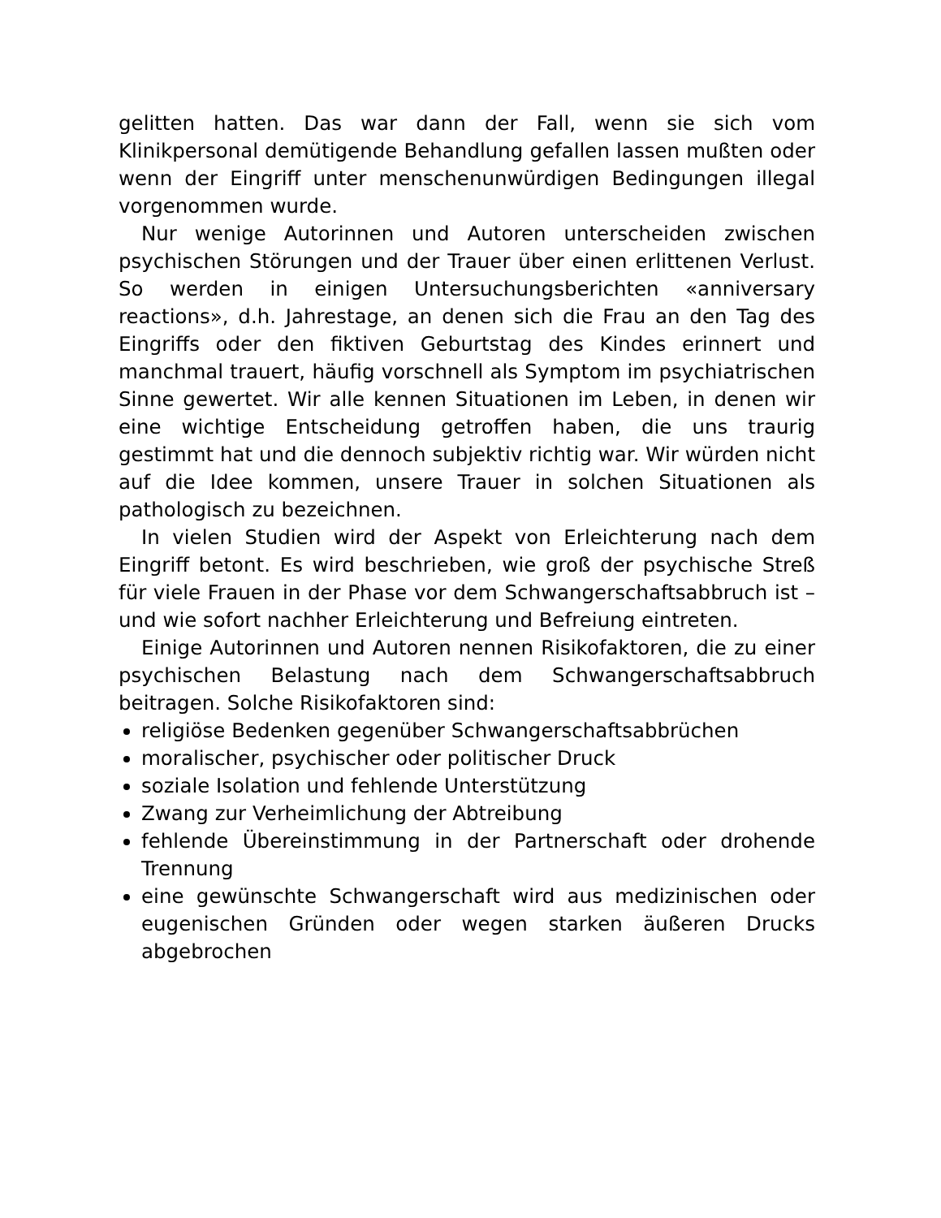gelitten hatten. Das war dann der Fall, wenn sie sich vom Klinikpersonal demütigende Behandlung gefallen lassen mußten oder wenn der Eingriff unter menschenunwürdigen Bedingungen illegal vorgenommen wurde.
Nur wenige Autorinnen und Autoren unterscheiden zwischen psychischen Störungen und der Trauer über einen erlittenen Verlust. So werden in einigen Untersuchungsberichten «anniversary reactions», d.h. Jahrestage, an denen sich die Frau an den Tag des Eingriffs oder den fiktiven Geburtstag des Kindes erinnert und manchmal trauert, häufig vorschnell als Symptom im psychiatrischen Sinne gewertet. Wir alle kennen Situationen im Leben, in denen wir eine wichtige Entscheidung getroffen haben, die uns traurig gestimmt hat und die dennoch subjektiv richtig war. Wir würden nicht auf die Idee kommen, unsere Trauer in solchen Situationen als pathologisch zu bezeichnen.
In vielen Studien wird der Aspekt von Erleichterung nach dem Eingriff betont. Es wird beschrieben, wie groß der psychische Streß für viele Frauen in der Phase vor dem Schwangerschaftsabbruch ist – und wie sofort nachher Erleichterung und Befreiung eintreten.
Einige Autorinnen und Autoren nennen Risikofaktoren, die zu einer psychischen Belastung nach dem Schwangerschaftsabbruch beitragen. Solche Risikofaktoren sind:
religiöse Bedenken gegenüber Schwangerschaftsabbrüchen
moralischer, psychischer oder politischer Druck
soziale Isolation und fehlende Unterstützung
Zwang zur Verheimlichung der Abtreibung
fehlende Übereinstimmung in der Partnerschaft oder drohende Trennung
eine gewünschte Schwangerschaft wird aus medizinischen oder eugenischen Gründen oder wegen starken äußeren Drucks abgebrochen